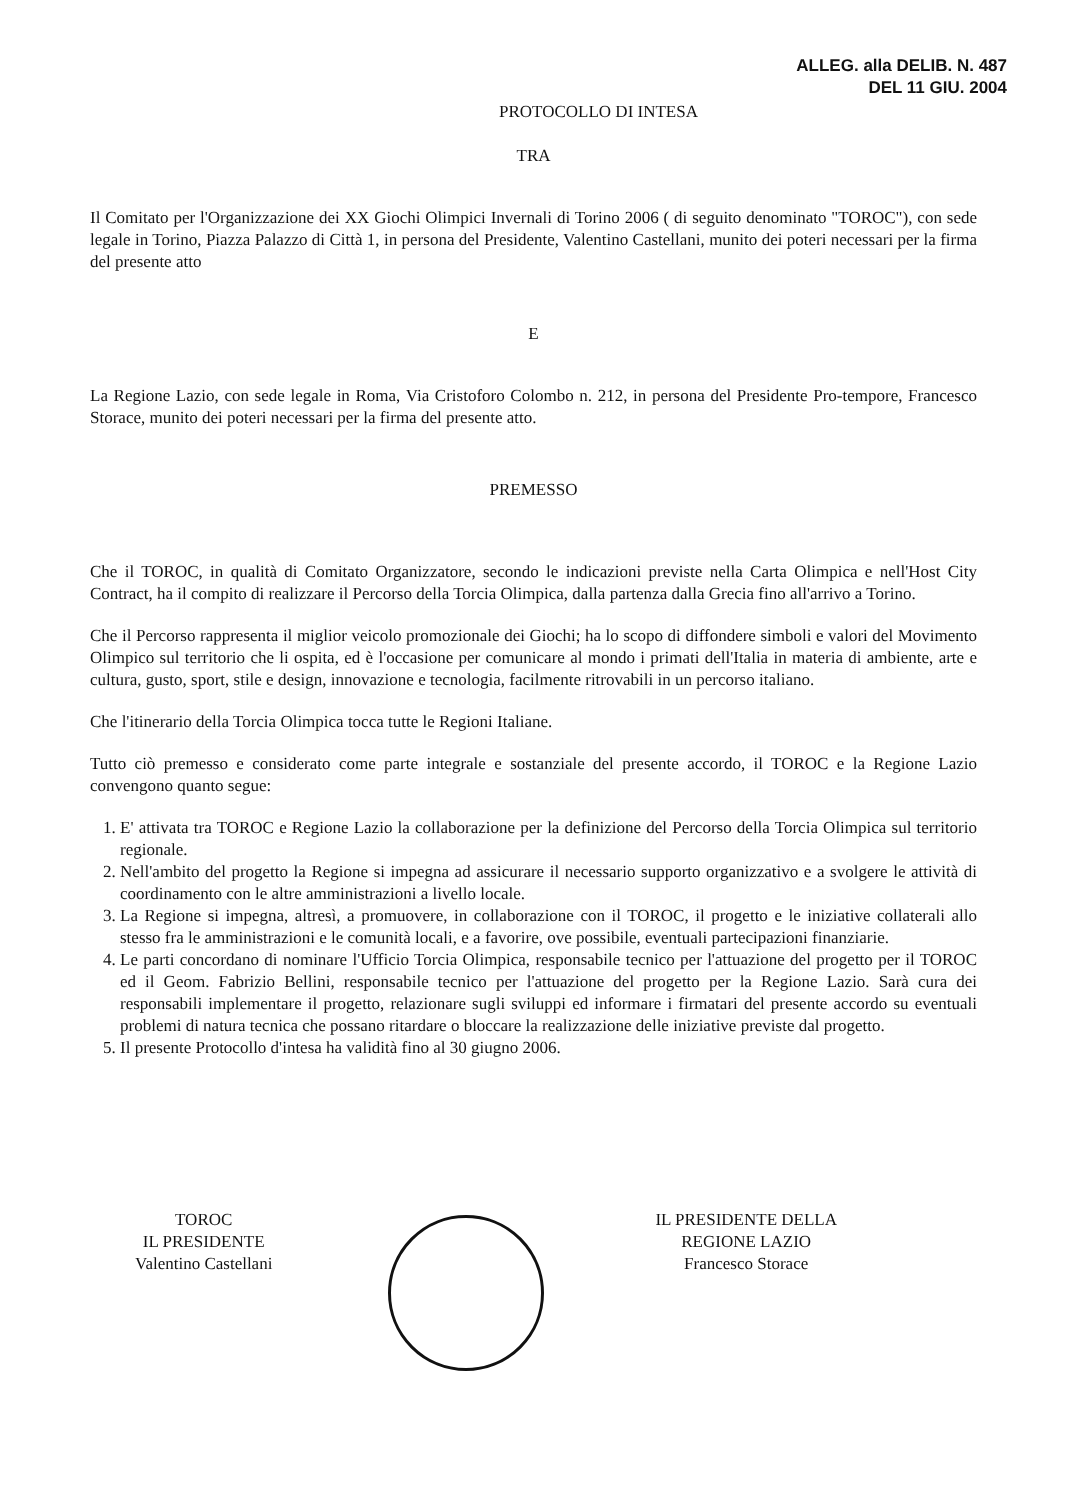ALLEG. alla DELIB. N. 487
DEL 11 GIU. 2004
PROTOCOLLO DI INTESA
TRA
Il Comitato per l'Organizzazione dei XX Giochi Olimpici Invernali di Torino 2006 ( di seguito denominato "TOROC"), con sede legale in Torino, Piazza Palazzo di Città 1, in persona del Presidente, Valentino Castellani, munito dei poteri necessari per la firma del presente atto
E
La Regione Lazio, con sede legale in Roma, Via Cristoforo Colombo n. 212, in persona del Presidente Pro-tempore, Francesco Storace, munito dei poteri necessari per la firma del presente atto.
PREMESSO
Che il TOROC, in qualità di Comitato Organizzatore, secondo le indicazioni previste nella Carta Olimpica e nell'Host City Contract, ha il compito di realizzare il Percorso della Torcia Olimpica, dalla partenza dalla Grecia fino all'arrivo a Torino.
Che il Percorso rappresenta il miglior veicolo promozionale dei Giochi; ha lo scopo di diffondere simboli e valori del Movimento Olimpico sul territorio che li ospita, ed è l'occasione per comunicare al mondo i primati dell'Italia in materia di ambiente, arte e cultura, gusto, sport, stile e design, innovazione e tecnologia, facilmente ritrovabili in un percorso italiano.
Che l'itinerario della Torcia Olimpica tocca tutte le Regioni Italiane.
Tutto ciò premesso e considerato come parte integrale e sostanziale del presente accordo, il TOROC e la Regione Lazio convengono quanto segue:
1. E' attivata tra TOROC e Regione Lazio la collaborazione per la definizione del Percorso della Torcia Olimpica sul territorio regionale.
2. Nell'ambito del progetto la Regione si impegna ad assicurare il necessario supporto organizzativo e a svolgere le attività di coordinamento con le altre amministrazioni a livello locale.
3. La Regione si impegna, altresì, a promuovere, in collaborazione con il TOROC, il progetto e le iniziative collaterali allo stesso fra le amministrazioni e le comunità locali, e a favorire, ove possibile, eventuali partecipazioni finanziarie.
4. Le parti concordano di nominare l'Ufficio Torcia Olimpica, responsabile tecnico per l'attuazione del progetto per il TOROC ed il Geom. Fabrizio Bellini, responsabile tecnico per l'attuazione del progetto per la Regione Lazio. Sarà cura dei responsabili implementare il progetto, relazionare sugli sviluppi ed informare i firmatari del presente accordo su eventuali problemi di natura tecnica che possano ritardare o bloccare la realizzazione delle iniziative previste dal progetto.
5. Il presente Protocollo d'intesa ha validità fino al 30 giugno 2006.
TOROC
IL PRESIDENTE
Valentino Castellani
IL PRESIDENTE DELLA
REGIONE LAZIO
Francesco Storace